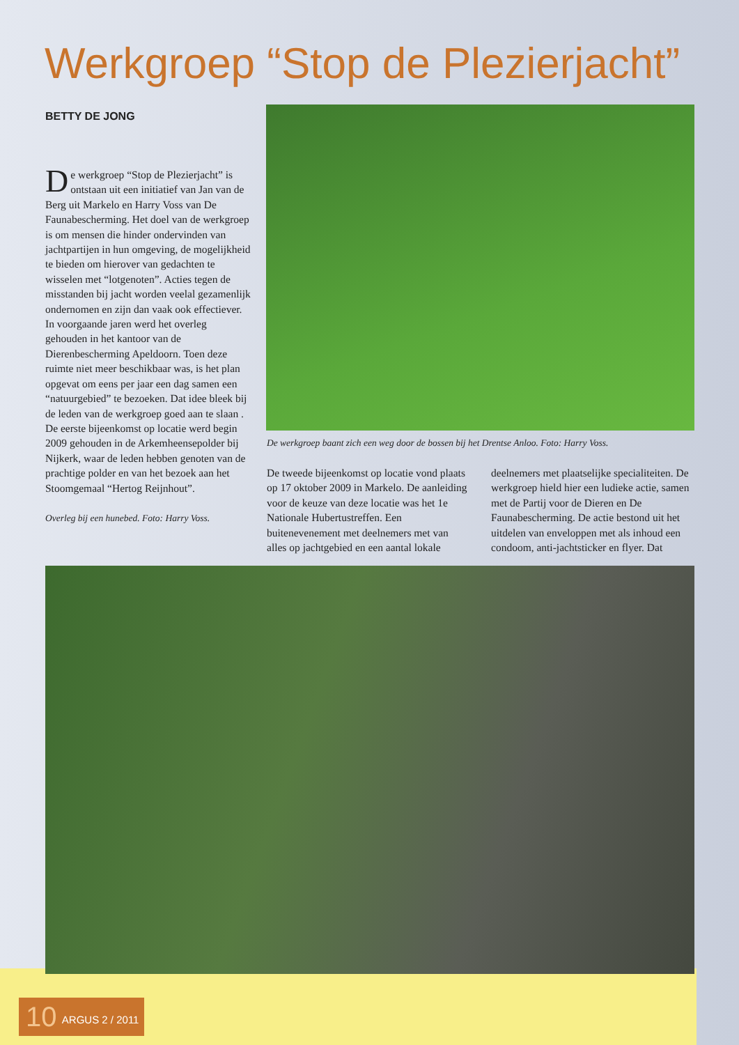Werkgroep “Stop de Plezierjacht”
BETTY DE JONG
De werkgroep “Stop de Plezierjacht” is ontstaan uit een initiatief van Jan van de Berg uit Markelo en Harry Voss van De Faunabescherming. Het doel van de werkgroep is om mensen die hinder ondervinden van jachtpartijen in hun omgeving, de mogelijkheid te bieden om hierover van gedachten te wisselen met “lotgenoten”. Acties tegen de misstanden bij jacht worden veelal gezamenlijk ondernomen en zijn dan vaak ook effectiever.
In voorgaande jaren werd het overleg gehouden in het kantoor van de Dierenbescherming Apeldoorn. Toen deze ruimte niet meer beschikbaar was, is het plan opgevat om eens per jaar een dag samen een “natuurgebied” te bezoeken. Dat idee bleek bij de leden van de werkgroep goed aan te slaan . De eerste bijeenkomst op locatie werd begin 2009 gehouden in de Arkemheensepolder bij Nijkerk, waar de leden hebben genoten van de prachtige polder en van het bezoek aan het Stoomgemaal “Hertog Reijnhout”.
Overleg bij een hunebed. Foto: Harry Voss.
De werkgroep baant zich een weg door de bossen bij het Drentse Anloo. Foto: Harry Voss.
De tweede bijeenkomst op locatie vond plaats op 17 oktober 2009 in Markelo. De aanleiding voor de keuze van deze locatie was het 1e Nationale Hubertustreffen. Een buitenevenement met deelnemers met van alles op jachtgebied en een aantal lokale deelnemers met plaatselijke specialiteiten. De werkgroep hield hier een ludieke actie, samen met de Partij voor de Dieren en De Faunabescherming. De actie bestond uit het uitdelen van enveloppen met als inhoud een condoom, anti-jachtsticker en flyer. Dat
10 ARGUS 2 / 2011